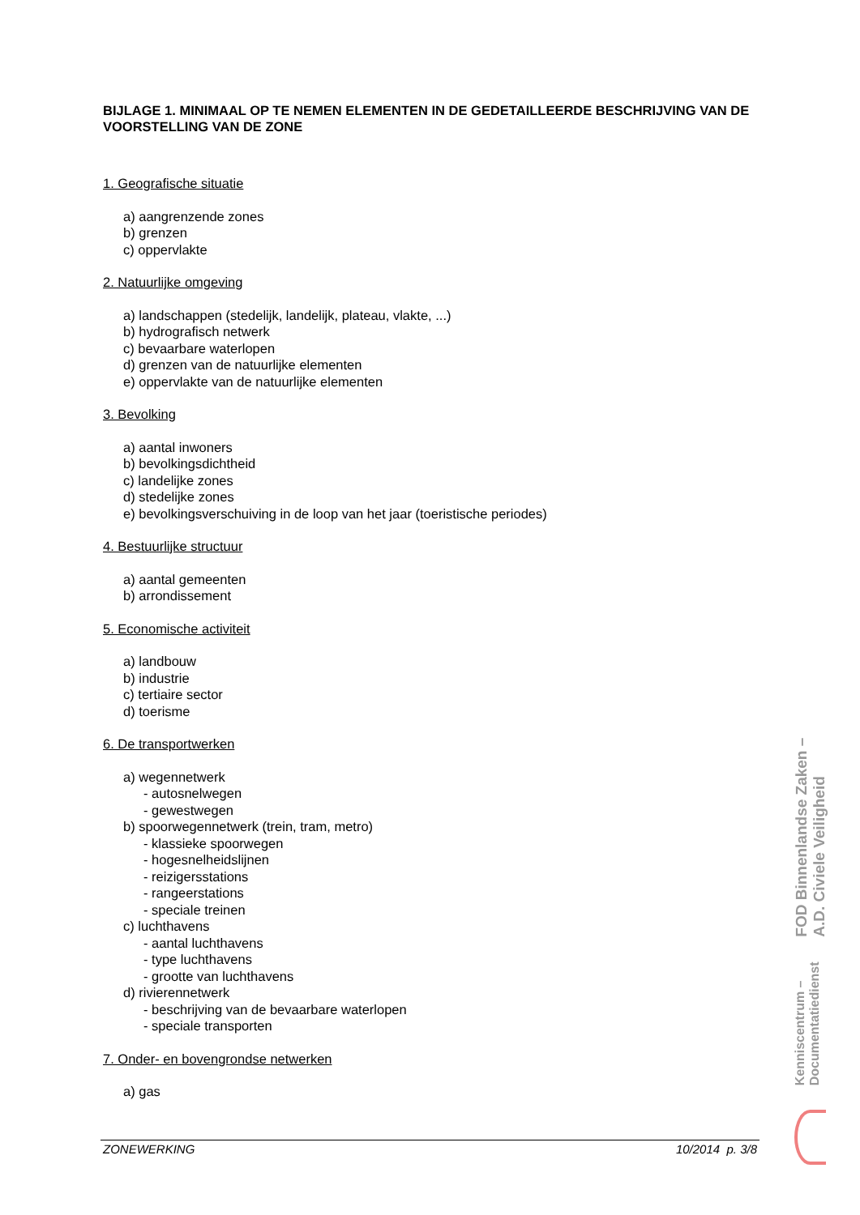BIJLAGE 1. MINIMAAL OP TE NEMEN ELEMENTEN IN DE GEDETAILLEERDE BESCHRIJVING VAN DE VOORSTELLING VAN DE ZONE
1. Geografische situatie
a) aangrenzende zones
b) grenzen
c) oppervlakte
2. Natuurlijke omgeving
a) landschappen (stedelijk, landelijk, plateau, vlakte, ...)
b) hydrografisch netwerk
c) bevaarbare waterlopen
d) grenzen van de natuurlijke elementen
e) oppervlakte van de natuurlijke elementen
3. Bevolking
a) aantal inwoners
b) bevolkingsdichtheid
c) landelijke zones
d) stedelijke zones
e) bevolkingsverschuiving in de loop van het jaar (toeristische periodes)
4. Bestuurlijke structuur
a) aantal gemeenten
b) arrondissement
5. Economische activiteit
a) landbouw
b) industrie
c) tertiaire sector
d) toerisme
6. De transportwerken
a) wegennetwerk
- autosnelwegen
- gewestwegen
b) spoorwegennetwerk (trein, tram, metro)
- klassieke spoorwegen
- hogesnelheidslijnen
- reizigersstations
- rangeerstations
- speciale treinen
c) luchthavens
- aantal luchthavens
- type luchthavens
- grootte van luchthavens
d) rivierennetwerk
- beschrijving van de bevaarbare waterlopen
- speciale transporten
7. Onder- en bovengrondse netwerken
a) gas
FOD Binnenlandse Zaken – A.D. Civiele Veiligheid
Kenniscentrum – Documentatiedienst
ZONEWERKING 10/2014 p. 3/8